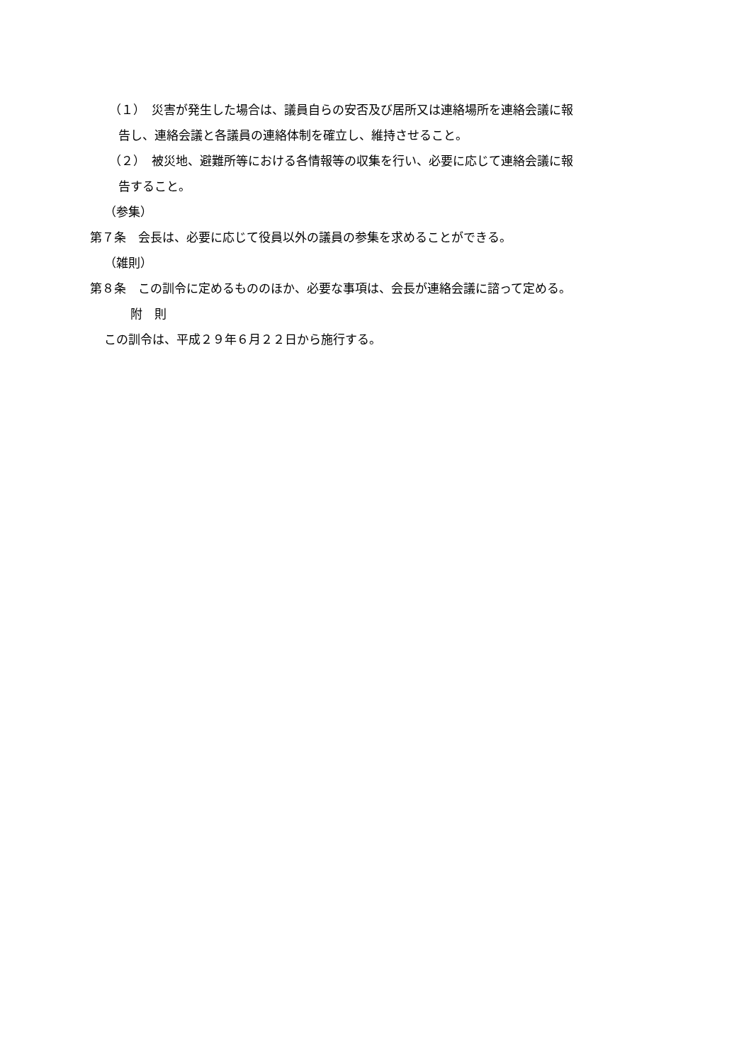（１）　災害が発生した場合は、議員自らの安否及び居所又は連絡場所を連絡会議に報
告し、連絡会議と各議員の連絡体制を確立し、維持させること。
（２）　被災地、避難所等における各情報等の収集を行い、必要に応じて連絡会議に報
告すること。
（参集）
第７条　会長は、必要に応じて役員以外の議員の参集を求めることができる。
（雑則）
第８条　この訓令に定めるもののほか、必要な事項は、会長が連絡会議に諮って定める。
附　則
この訓令は、平成２９年６月２２日から施行する。